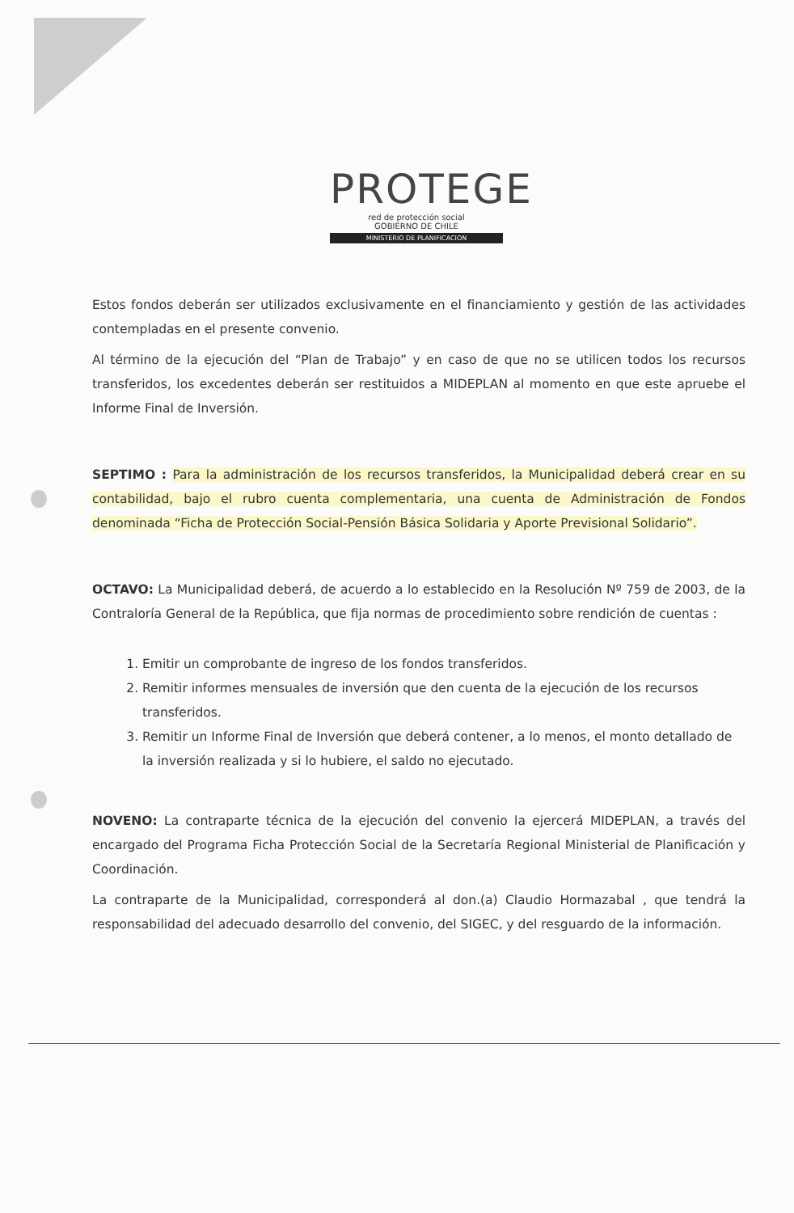PROTEGE
red de protección social
GOBIERNO DE CHILE
MINISTERIO DE PLANIFICACION
Estos fondos deberán ser utilizados exclusivamente en el financiamiento y gestión de las actividades contempladas en el presente convenio.
Al término de la ejecución del “Plan de Trabajo” y en caso de que no se utilicen todos los recursos transferidos, los excedentes deberán ser restituidos a MIDEPLAN al momento en que este apruebe el Informe Final de Inversión.
SEPTIMO : Para la administración de los recursos transferidos, la Municipalidad deberá crear en su contabilidad, bajo el rubro cuenta complementaria, una cuenta de Administración de Fondos denominada “Ficha de Protección Social-Pensión Básica Solidaria y Aporte Previsional Solidario”.
OCTAVO: La Municipalidad deberá, de acuerdo a lo establecido en la Resolución Nº 759 de 2003, de la Contraloría General de la República, que fija normas de procedimiento sobre rendición de cuentas :
1. Emitir un comprobante de ingreso de los fondos transferidos.
2. Remitir informes mensuales de inversión que den cuenta de la ejecución de los recursos transferidos.
3. Remitir un Informe Final de Inversión que deberá contener, a lo menos, el monto detallado de la inversión realizada y si lo hubiere, el saldo no ejecutado.
NOVENO: La contraparte técnica de la ejecución del convenio la ejercerá MIDEPLAN, a través del encargado del Programa Ficha Protección Social de la Secretaría Regional Ministerial de Planificación y Coordinación.
La contraparte de la Municipalidad, corresponderá al don.(a) Claudio Hormazabal , que tendrá la responsabilidad del adecuado desarrollo del convenio, del SIGEC, y del resguardo de la información.